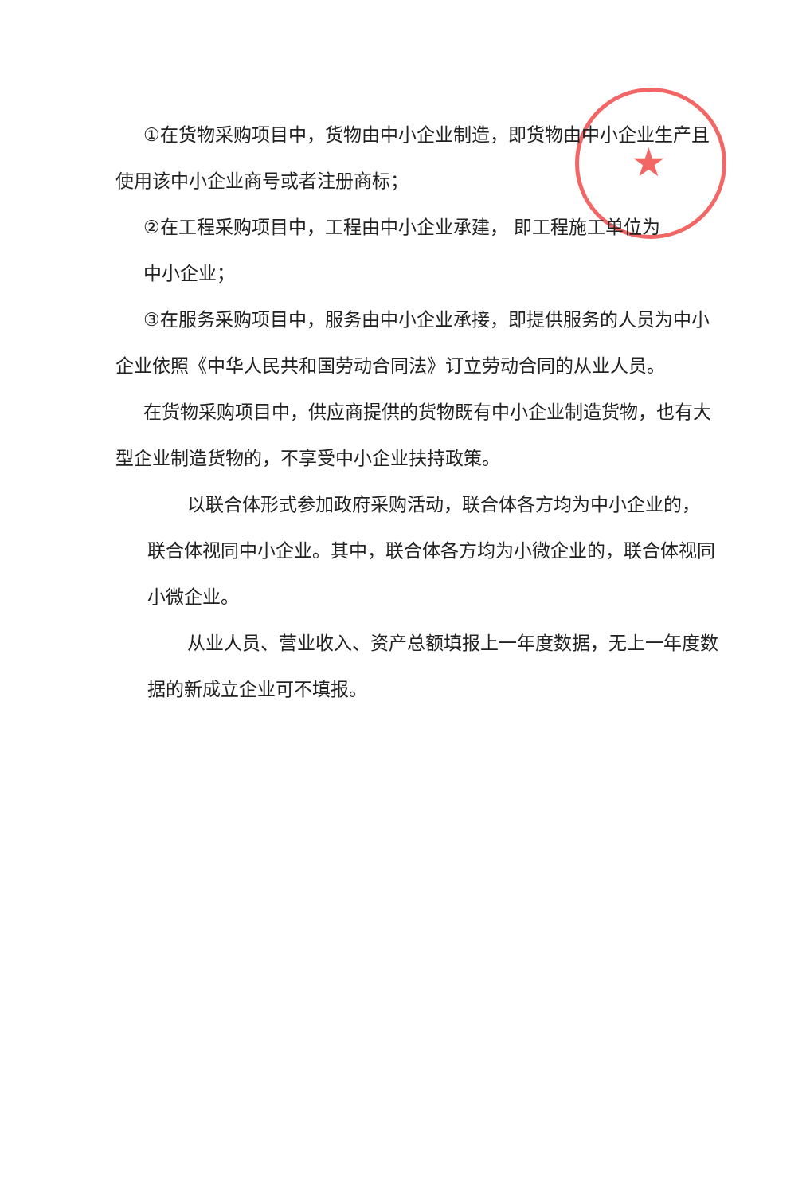★
①在货物采购项目中，货物由中小企业制造，即货物由中小企业生产且使用该中小企业商号或者注册商标；
②在工程采购项目中，工程由中小企业承建， 即工程施工单位为
中小企业；
③在服务采购项目中，服务由中小企业承接，即提供服务的人员为中小企业依照《中华人民共和国劳动合同法》订立劳动合同的从业人员。
在货物采购项目中，供应商提供的货物既有中小企业制造货物，也有大型企业制造货物的，不享受中小企业扶持政策。
以联合体形式参加政府采购活动，联合体各方均为中小企业的， 联合体视同中小企业。其中，联合体各方均为小微企业的，联合体视同小微企业。
从业人员、营业收入、资产总额填报上一年度数据，无上一年度数据的新成立企业可不填报。